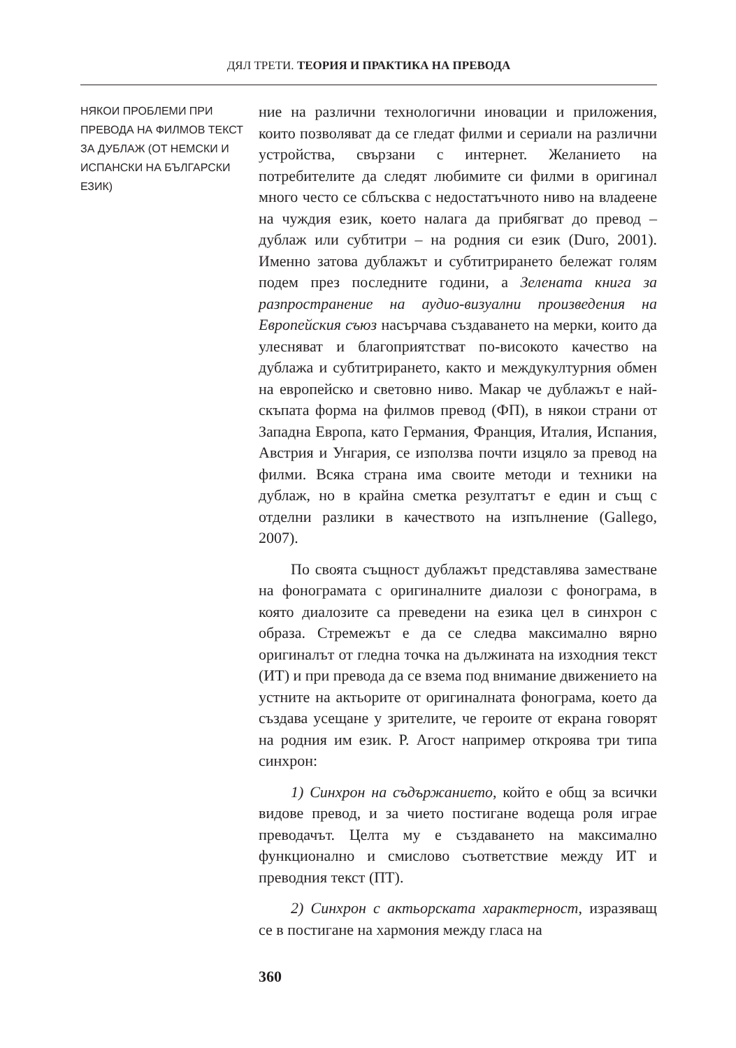ДЯЛ ТРЕТИ. ТЕОРИЯ И ПРАКТИКА НА ПРЕВОДА
НЯКОИ ПРОБЛЕМИ ПРИ ПРЕВОДА НА ФИЛМОВ ТЕКСТ ЗА ДУБЛАЖ (ОТ НЕМСКИ И ИСПАНСКИ НА БЪЛГАРСКИ ЕЗИК)
ние на различни технологични иновации и приложения, които позволяват да се гледат филми и сериали на различни устройства, свързани с интернет. Желанието на потребителите да следят любимите си филми в оригинал много често се сблъсква с недостатъчното ниво на владеене на чуждия език, което налага да прибягват до превод – дублаж или субтитри – на родния си език (Duro, 2001). Именно затова дублажът и субтитрирането бележат голям подем през последните години, а Зелената книга за разпространение на аудио-визуални произведения на Европейския съюз насърчава създаването на мерки, които да улесняват и благоприятстват по-високото качество на дублажа и субтитрирането, както и междукултурния обмен на европейско и световно ниво. Макар че дублажът е най-скъпата форма на филмов превод (ФП), в някои страни от Западна Европа, като Германия, Франция, Италия, Испания, Австрия и Унгария, се използва почти изцяло за превод на филми. Всяка страна има своите методи и техники на дублаж, но в крайна сметка резултатът е един и същ с отделни разлики в качеството на изпълнение (Gallego, 2007).
По своята същност дублажът представлява заместване на фонограмата с оригиналните диалози с фонограма, в която диалозите са преведени на езика цел в синхрон с образа. Стремежът е да се следва максимално вярно оригиналът от гледна точка на дължината на изходния текст (ИТ) и при превода да се взема под внимание движението на устните на актьорите от оригиналната фонограма, което да създава усещане у зрителите, че героите от екрана говорят на родния им език. Р. Агост например откроява три типа синхрон:
1) Синхрон на съдържанието, който е общ за всички видове превод, и за чието постигане водеща роля играе преводачът. Целта му е създаването на максимално функционално и смислово съответствие между ИТ и преводния текст (ПТ).
2) Синхрон с актьорската характерност, изразяващ се в постигане на хармония между гласа на
360